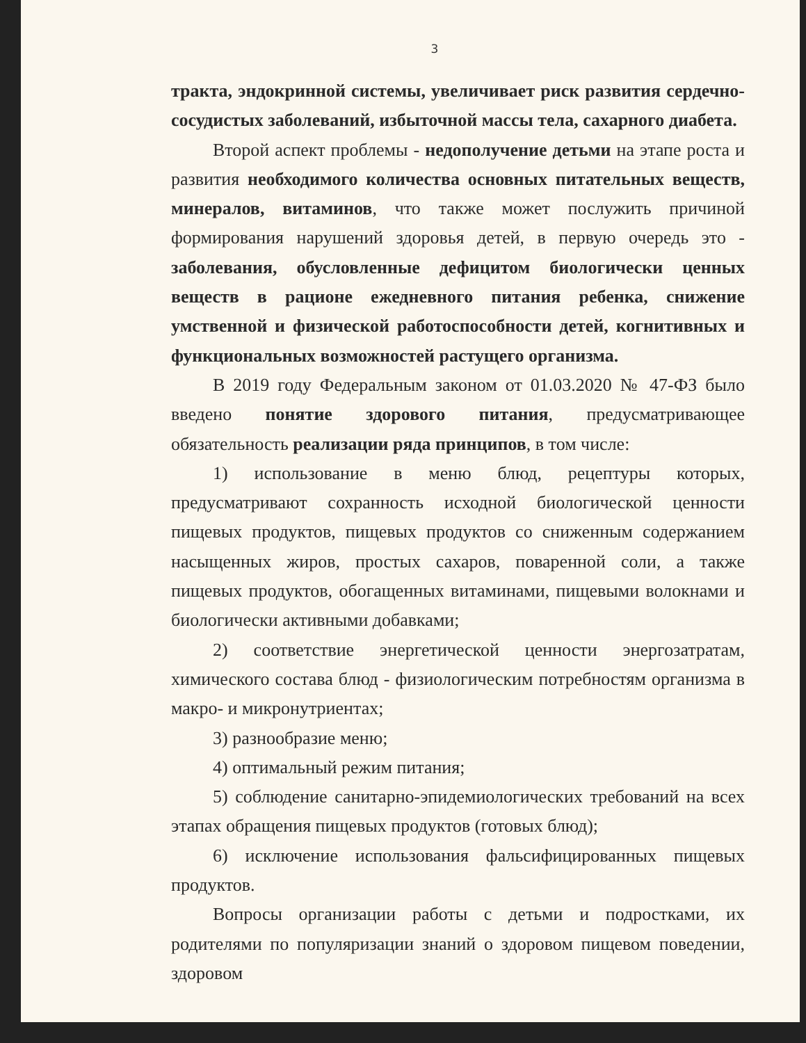3
тракта, эндокринной системы, увеличивает риск развития сердечно-сосудистых заболеваний, избыточной массы тела, сахарного диабета.
Второй аспект проблемы - недополучение детьми на этапе роста и развития необходимого количества основных питательных веществ, минералов, витаминов, что также может послужить причиной формирования нарушений здоровья детей, в первую очередь это - заболевания, обусловленные дефицитом биологически ценных веществ в рационе ежедневного питания ребенка, снижение умственной и физической работоспособности детей, когнитивных и функциональных возможностей растущего организма.
В 2019 году Федеральным законом от 01.03.2020 № 47-ФЗ было введено понятие здорового питания, предусматривающее обязательность реализации ряда принципов, в том числе:
1) использование в меню блюд, рецептуры которых, предусматривают сохранность исходной биологической ценности пищевых продуктов, пищевых продуктов со сниженным содержанием насыщенных жиров, простых сахаров, поваренной соли, а также пищевых продуктов, обогащенных витаминами, пищевыми волокнами и биологически активными добавками;
2) соответствие энергетической ценности энергозатратам, химического состава блюд - физиологическим потребностям организма в макро- и микронутриентах;
3) разнообразие меню;
4) оптимальный режим питания;
5) соблюдение санитарно-эпидемиологических требований на всех этапах обращения пищевых продуктов (готовых блюд);
6) исключение использования фальсифицированных пищевых продуктов.
Вопросы организации работы с детьми и подростками, их родителями по популяризации знаний о здоровом пищевом поведении, здоровом